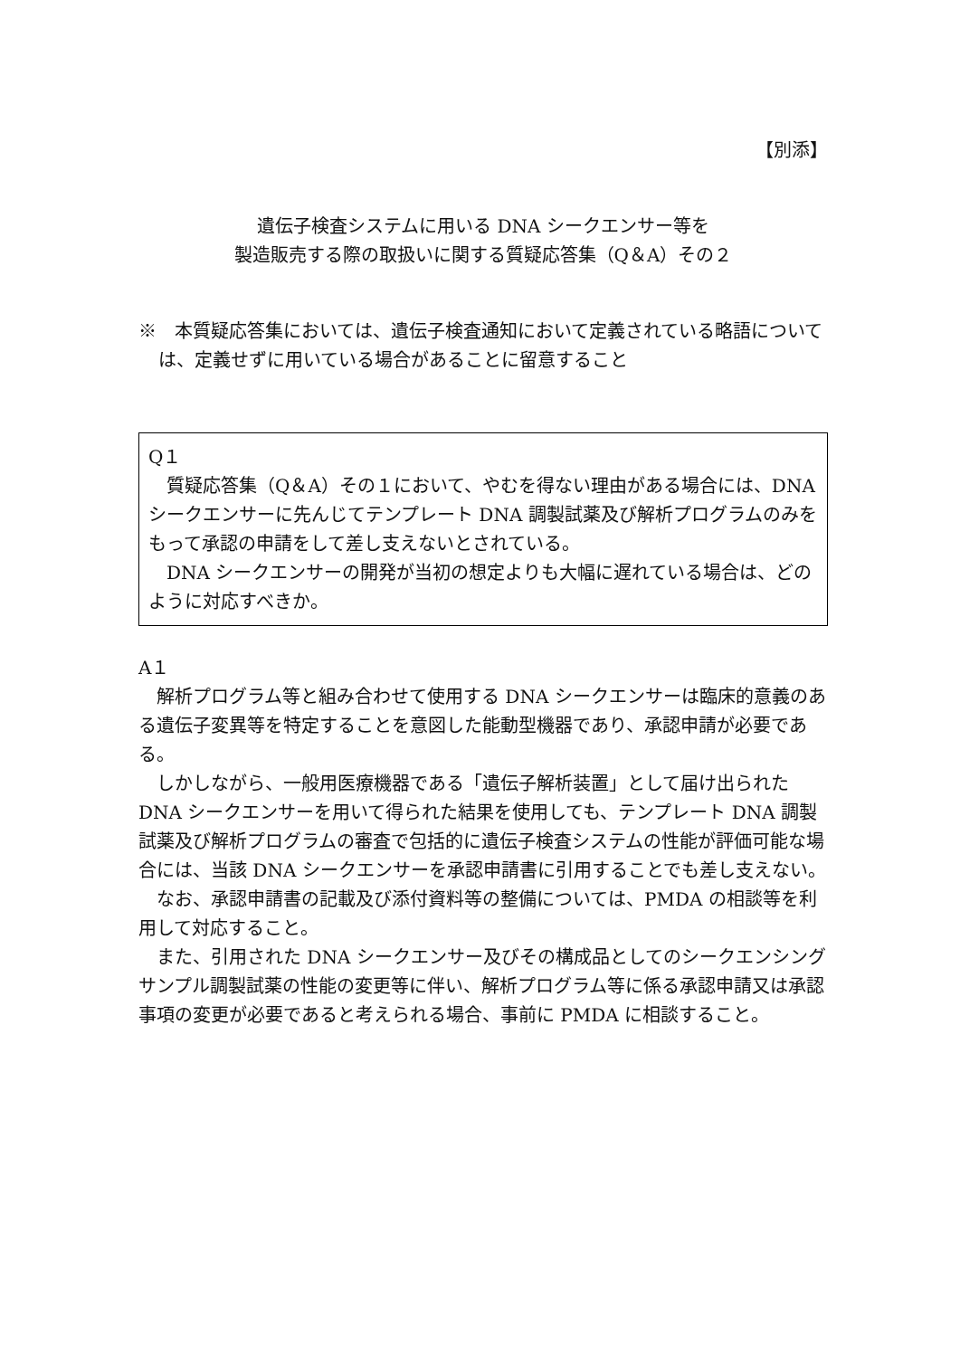【別添】
遺伝子検査システムに用いる DNA シークエンサー等を
製造販売する際の取扱いに関する質疑応答集（Q＆A）その２
※　本質疑応答集においては、遺伝子検査通知において定義されている略語については、定義せずに用いている場合があることに留意すること
Q１
質疑応答集（Q＆A）その１において、やむを得ない理由がある場合には、DNA シークエンサーに先んじてテンプレート DNA 調製試薬及び解析プログラムのみをもって承認の申請をして差し支えないとされている。
DNA シークエンサーの開発が当初の想定よりも大幅に遅れている場合は、どのように対応すべきか。
A１
解析プログラム等と組み合わせて使用する DNA シークエンサーは臨床的意義のある遺伝子変異等を特定することを意図した能動型機器であり、承認申請が必要である。
しかしながら、一般用医療機器である「遺伝子解析装置」として届け出られた DNA シークエンサーを用いて得られた結果を使用しても、テンプレート DNA 調製試薬及び解析プログラムの審査で包括的に遺伝子検査システムの性能が評価可能な場合には、当該 DNA シークエンサーを承認申請書に引用することでも差し支えない。
なお、承認申請書の記載及び添付資料等の整備については、PMDA の相談等を利用して対応すること。
また、引用された DNA シークエンサー及びその構成品としてのシークエンシングサンプル調製試薬の性能の変更等に伴い、解析プログラム等に係る承認申請又は承認事項の変更が必要であると考えられる場合、事前に PMDA に相談すること。